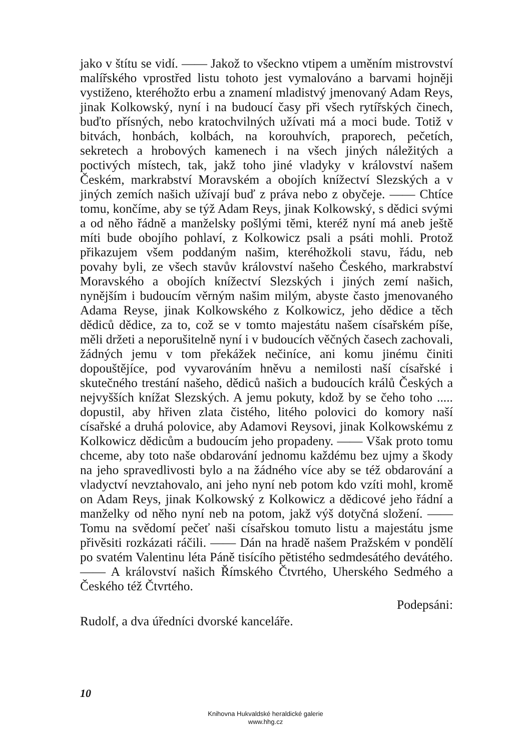jako v štítu se vidí. —— Jakož to všeckno vtipem a uměním mistrovství malířského vprostřed listu tohoto jest vymalováno a barvami hojněji vystiženo, kteréhožto erbu a znamení mladistvý jmenovaný Adam Reys, jinak Kolkowský, nyní i na budoucí časy při všech rytířských činech, buďto přísných, nebo kratochvilných užívati má a moci bude. Totiž v bitvách, honbách, kolbách, na korouhvích, praporech, pečetích, sekretech a hrobových kamenech i na všech jiných náležitých a poctivých místech, tak, jakž toho jiné vladyky v království našem Českém, markrabství Moravském a obojích knížectví Slezských a v jiných zemích našich užívají buď z práva nebo z obyčeje. —— Chtíce tomu, končíme, aby se týž Adam Reys, jinak Kolkowský, s dědici svými a od něho řádně a manželsky pošlými těmi, kteréž nyní má aneb ještě míti bude obojího pohlaví, z Kolkowicz psali a psáti mohli. Protož přikazujem všem poddaným našim, kteréhožkoli stavu, řádu, neb povahy byli, ze všech stavův království našeho Českého, markrabství Moravského a obojích knížectví Slezských i jiných zemí našich, nynějším i budoucím věrným našim milým, abyste často jmenovaného Adama Reyse, jinak Kolkowského z Kolkowicz, jeho dědice a těch dědiců dědice, za to, což se v tomto majestátu našem císařském píše, měli držeti a neporušitelně nyní i v budoucích věčných časech zachovali, žádných jemu v tom překážek nečiníce, ani komu jinému činiti dopouštějíce, pod vyvarováním hněvu a nemilosti naší císařské i skutečného trestání našeho, dědiců našich a budoucích králů Českých a nejvyšších knížat Slezských. A jemu pokuty, kdož by se čeho toho ..... dopustil, aby hřiven zlata čistého, litého polovici do komory naší císařské a druhá polovice, aby Adamovi Reysovi, jinak Kolkowskému z Kolkowicz dědicům a budoucím jeho propadeny. —— Však proto tomu chceme, aby toto naše obdarování jednomu každému bez ujmy a škody na jeho spravedlivosti bylo a na žádného více aby se též obdarování a vladyctví nevztahovalo, ani jeho nyní neb potom kdo vzíti mohl, kromě on Adam Reys, jinak Kolkowský z Kolkowicz a dědicové jeho řádní a manželky od něho nyní neb na potom, jakž výš dotyčná složení. —— Tomu na svědomí pečeť naši císařskou tomuto listu a majestátu jsme přivěsiti rozkázati ráčili. —— Dán na hradě našem Pražském v pondělí po svatém Valentinu léta Páně tisícího pětistého sedmdesátého devátého. —— A království našich Římského Čtvrtého, Uherského Sedmého a Českého též Čtvrtého.
Podepsáni:
Rudolf, a dva úředníci dvorské kanceláře.
10
Knihovna Hukvaldské heraldické galerie
www.hhg.cz